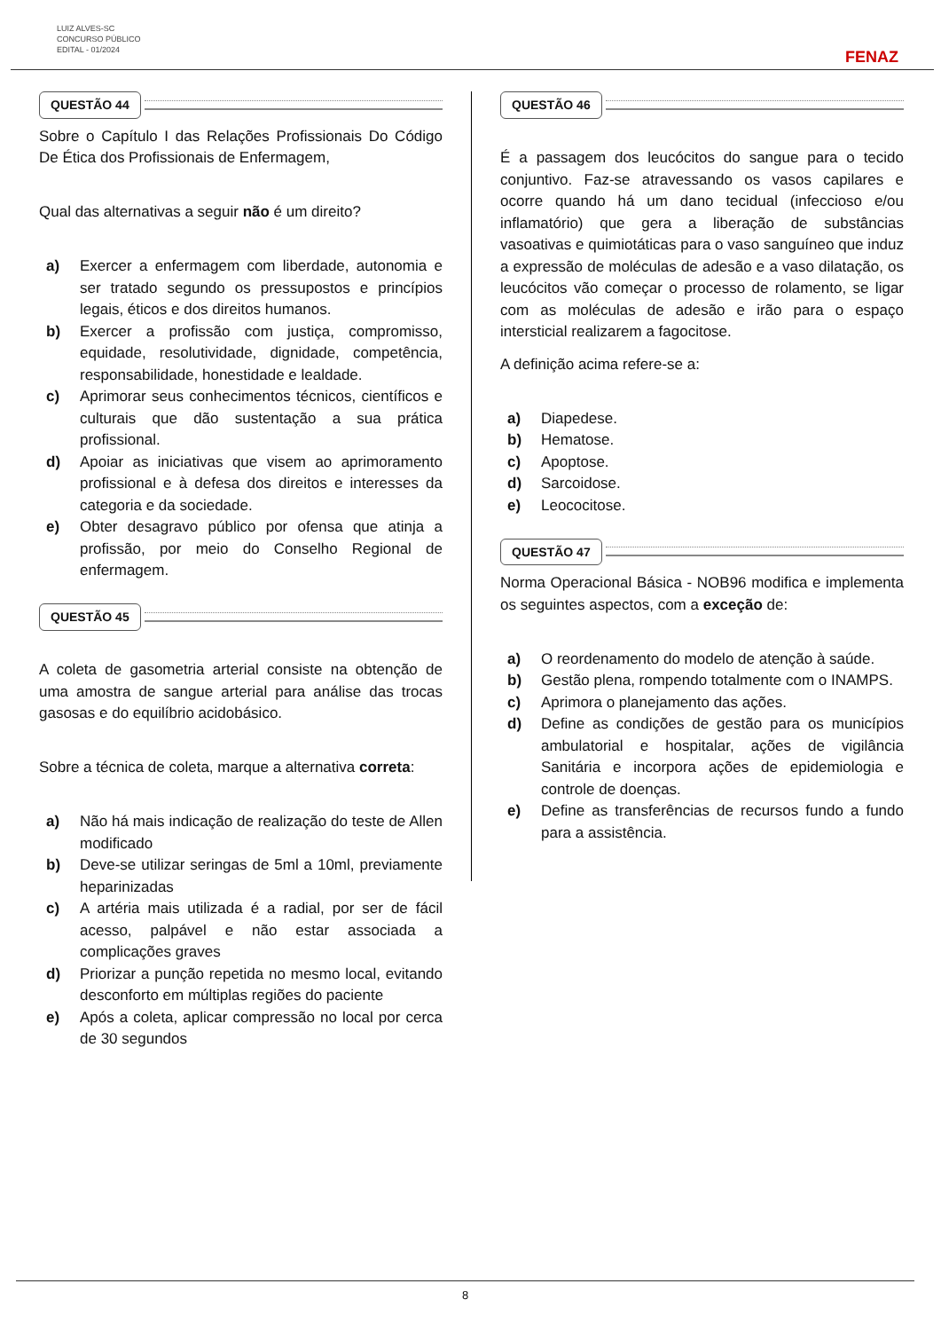LUIZ ALVES-SC
CONCURSO PÚBLICO
EDITAL - 01/2024
FENAZ
QUESTÃO 44
Sobre o Capítulo I das Relações Profissionais Do Código De Ética dos Profissionais de Enfermagem,
Qual das alternativas a seguir não é um direito?
a) Exercer a enfermagem com liberdade, autonomia e ser tratado segundo os pressupostos e princípios legais, éticos e dos direitos humanos.
b) Exercer a profissão com justiça, compromisso, equidade, resolutividade, dignidade, competência, responsabilidade, honestidade e lealdade.
c) Aprimorar seus conhecimentos técnicos, científicos e culturais que dão sustentação a sua prática profissional.
d) Apoiar as iniciativas que visem ao aprimoramento profissional e à defesa dos direitos e interesses da categoria e da sociedade.
e) Obter desagravo público por ofensa que atinja a profissão, por meio do Conselho Regional de enfermagem.
QUESTÃO 45
A coleta de gasometria arterial consiste na obtenção de uma amostra de sangue arterial para análise das trocas gasosas e do equilíbrio acidobásico.
Sobre a técnica de coleta, marque a alternativa correta:
a) Não há mais indicação de realização do teste de Allen modificado
b) Deve-se utilizar seringas de 5ml a 10ml, previamente heparinizadas
c) A artéria mais utilizada é a radial, por ser de fácil acesso, palpável e não estar associada a complicações graves
d) Priorizar a punção repetida no mesmo local, evitando desconforto em múltiplas regiões do paciente
e) Após a coleta, aplicar compressão no local por cerca de 30 segundos
QUESTÃO 46
É a passagem dos leucócitos do sangue para o tecido conjuntivo. Faz-se atravessando os vasos capilares e ocorre quando há um dano tecidual (infeccioso e/ou inflamatório) que gera a liberação de substâncias vasoativas e quimiotáticas para o vaso sanguíneo que induz a expressão de moléculas de adesão e a vaso dilatação, os leucócitos vão começar o processo de rolamento, se ligar com as moléculas de adesão e irão para o espaço intersticial realizarem a fagocitose.
A definição acima refere-se a:
a) Diapedese.
b) Hematose.
c) Apoptose.
d) Sarcoidose.
e) Leococitose.
QUESTÃO 47
Norma Operacional Básica - NOB96 modifica e implementa os seguintes aspectos, com a exceção de:
a) O reordenamento do modelo de atenção à saúde.
b) Gestão plena, rompendo totalmente com o INAMPS.
c) Aprimora o planejamento das ações.
d) Define as condições de gestão para os municípios ambulatorial e hospitalar, ações de vigilância Sanitária e incorpora ações de epidemiologia e controle de doenças.
e) Define as transferências de recursos fundo a fundo para a assistência.
8